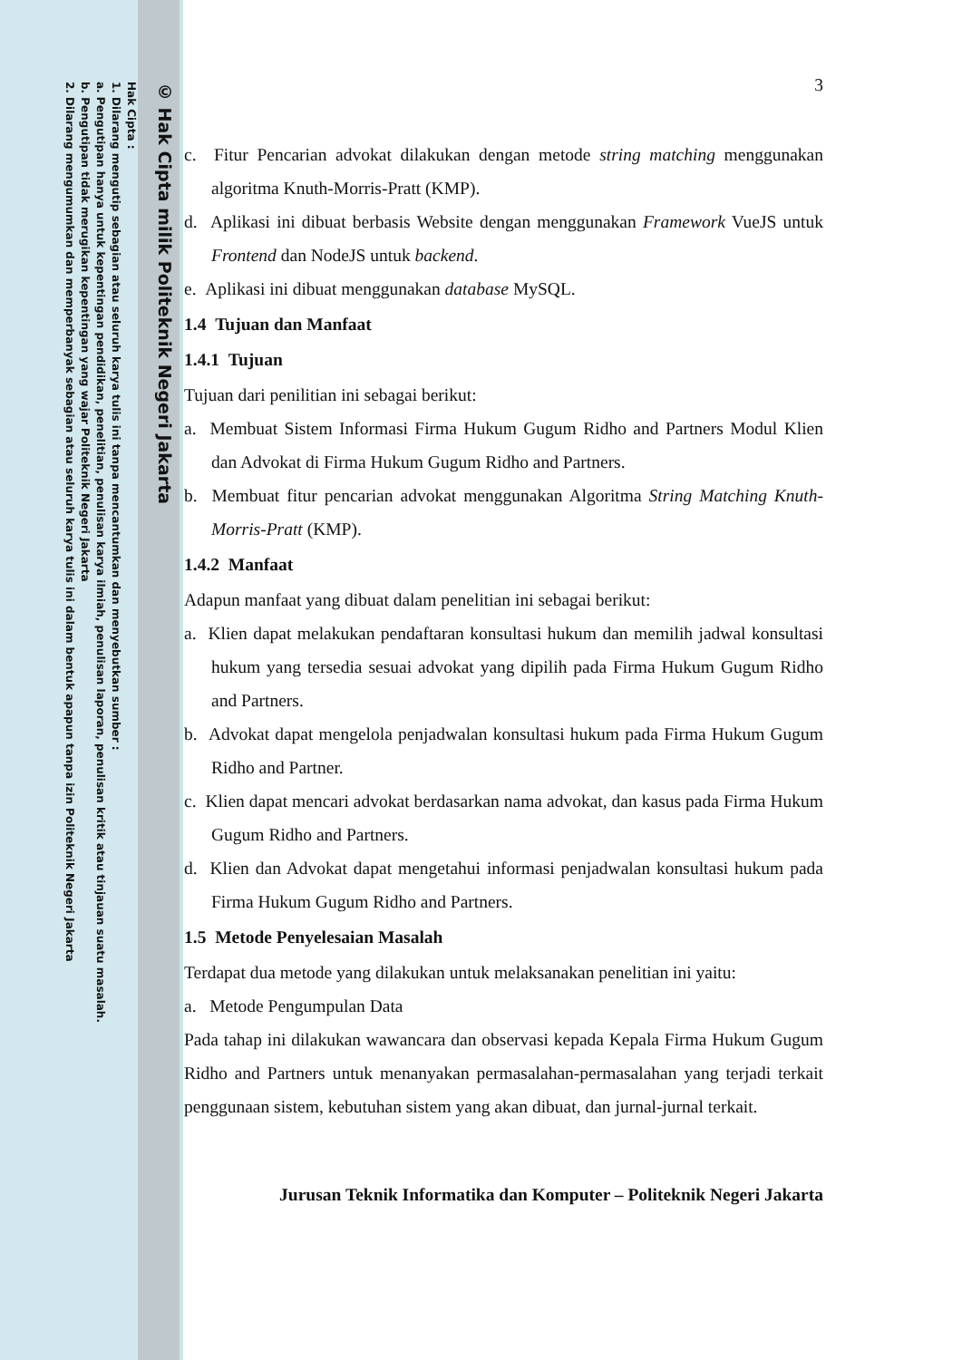© Hak Cipta milik Politeknik Negeri Jakarta
Hak Cipta :
1. Dilarang mengutip sebagian atau seluruh karya tulis ini tanpa mencantumkan dan menyebutkan sumber :
a. Pengutipan hanya untuk kepentingan pendidikan, penelitian, penulisan karya ilmiah, penulisan laporan, penulisan kritik atau tinjauan suatu masalah.
b. Pengutipan tidak merugikan kepentingan yang wajar Politeknik Negeri Jakarta
2. Dilarang mengumumkan dan memperbanyak sebagian atau seluruh karya tulis ini dalam bentuk apapun tanpa izin Politeknik Negeri Jakarta
3
c. Fitur Pencarian advokat dilakukan dengan metode string matching menggunakan algoritma Knuth-Morris-Pratt (KMP).
d. Aplikasi ini dibuat berbasis Website dengan menggunakan Framework VueJS untuk Frontend dan NodeJS untuk backend.
e. Aplikasi ini dibuat menggunakan database MySQL.
1.4 Tujuan dan Manfaat
1.4.1 Tujuan
Tujuan dari penilitian ini sebagai berikut:
a. Membuat Sistem Informasi Firma Hukum Gugum Ridho and Partners Modul Klien dan Advokat di Firma Hukum Gugum Ridho and Partners.
b. Membuat fitur pencarian advokat menggunakan Algoritma String Matching Knuth-Morris-Pratt (KMP).
1.4.2 Manfaat
Adapun manfaat yang dibuat dalam penelitian ini sebagai berikut:
a. Klien dapat melakukan pendaftaran konsultasi hukum dan memilih jadwal konsultasi hukum yang tersedia sesuai advokat yang dipilih pada Firma Hukum Gugum Ridho and Partners.
b. Advokat dapat mengelola penjadwalan konsultasi hukum pada Firma Hukum Gugum Ridho and Partner.
c. Klien dapat mencari advokat berdasarkan nama advokat, dan kasus pada Firma Hukum Gugum Ridho and Partners.
d. Klien dan Advokat dapat mengetahui informasi penjadwalan konsultasi hukum pada Firma Hukum Gugum Ridho and Partners.
1.5 Metode Penyelesaian Masalah
Terdapat dua metode yang dilakukan untuk melaksanakan penelitian ini yaitu:
a. Metode Pengumpulan Data
Pada tahap ini dilakukan wawancara dan observasi kepada Kepala Firma Hukum Gugum Ridho and Partners untuk menanyakan permasalahan-permasalahan yang terjadi terkait penggunaan sistem, kebutuhan sistem yang akan dibuat, dan jurnal-jurnal terkait.
Jurusan Teknik Informatika dan Komputer – Politeknik Negeri Jakarta